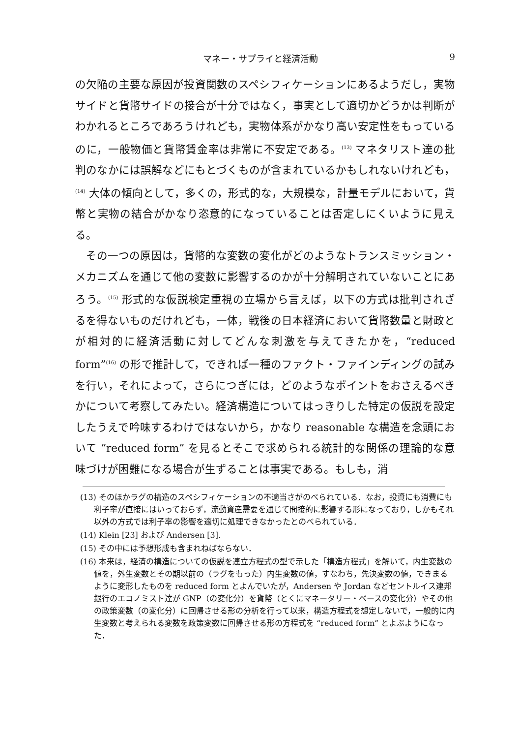マネー・サプライと経済活動 9
の欠陥の主要な原因が投資関数のスペシフィケーションにあるようだし，実物サイドと貨幣サイドの接合が十分ではなく，事実として適切かどうかは判断がわかれるところであろうけれども，実物体系がかなり高い安定性をもっているのに，一般物価と貨幣賃金率は非常に不安定である。<sup>(13)</sup> マネタリスト達の批判のなかには誤解などにもとづくものが含まれているかもしれないけれども，<sup>(14)</sup> 大体の傾向として，多くの，形式的な，大規模な，計量モデルにおいて，貨幣と実物の結合がかなり恣意的になっていることは否定しにくいように見える。
その一つの原因は，貨幣的な変数の変化がどのようなトランスミッション・メカニズムを通じて他の変数に影響するのかが十分解明されていないことにあろう。<sup>(15)</sup> 形式的な仮説検定重視の立場から言えば，以下の方式は批判されざるを得ないものだけれども，一体，戦後の日本経済において貨幣数量と財政とが相対的に経済活動に対してどんな刺激を与えてきたかを，“reduced form”<sup>(16)</sup> の形で推計して，できれば一種のファクト・ファインディングの試みを行い，それによって，さらにつぎには，どのようなポイントをおさえるべきかについて考察してみたい。経済構造についてはっきりした特定の仮説を設定したうえで吟味するわけではないから，かなり reasonable な構造を念頭において “reduced form” を見るとそこで求められる統計的な関係の理論的な意味づけが困難になる場合が生ずることは事実である。もしも，消
(13) そのほかラグの構造のスペシフィケーションの不適当さがのべられている．なお，投資にも消費にも利子率が直接にはいっておらず，流動資産需要を通じて間接的に影響する形になっており，しかもそれ以外の方式では利子率の影響を適切に処理できなかったとのべられている．
(14) Klein [23] および Andersen [3].
(15) その中には予想形成も含まれねばならない．
(16) 本来は，経済の構造についての仮説を連立方程式の型で示した「構造方程式」を解いて，内生変数の値を，外生変数とその期以前の（ラグをもった）内生変数の値，すなわち，先決変数の値，できまるように変形したものを reduced form とよんでいたが，Andersen や Jordan などセントルイス連邦銀行のエコノミスト達が GNP（の変化分）を貨幣（とくにマネータリー・ベースの変化分）やその他の政策変数（の変化分）に回帰させる形の分析を行って以来，構造方程式を想定しないで，一般的に内生変数と考えられる変数を政策変数に回帰させる形の方程式を “reduced form” とよぶようになった．